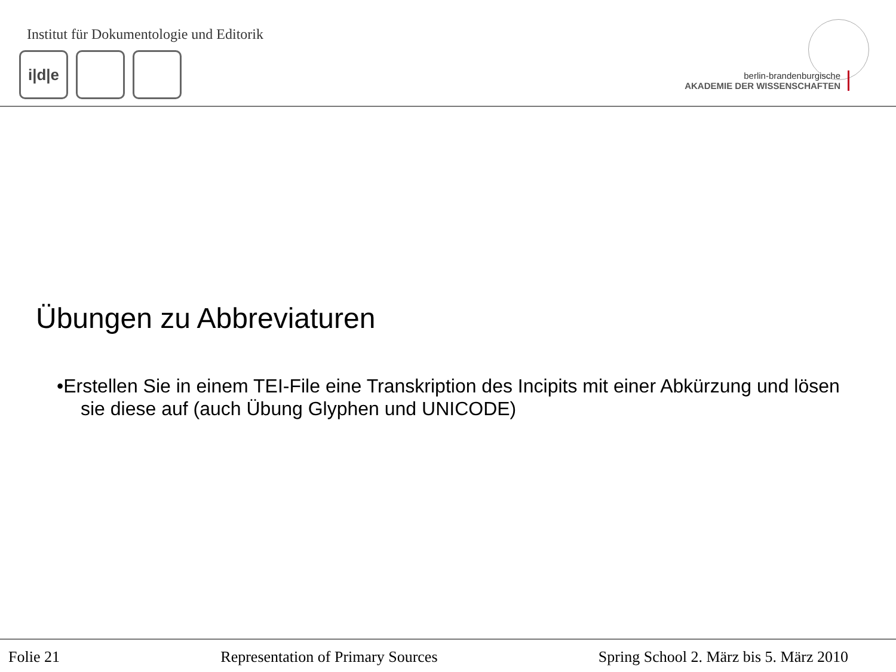Institut für Dokumentologie und Editorik
i|d|e
berlin-brandenburgische
AKADEMIE DER WISSENSCHAFTEN
Übungen zu Abbreviaturen
•Erstellen Sie in einem TEI-File eine Transkription des Incipits mit einer Abkürzung und lösen sie diese auf (auch Übung Glyphen und UNICODE)
Folie 21 Representation of Primary Sources Spring School 2. März bis 5. März 2010